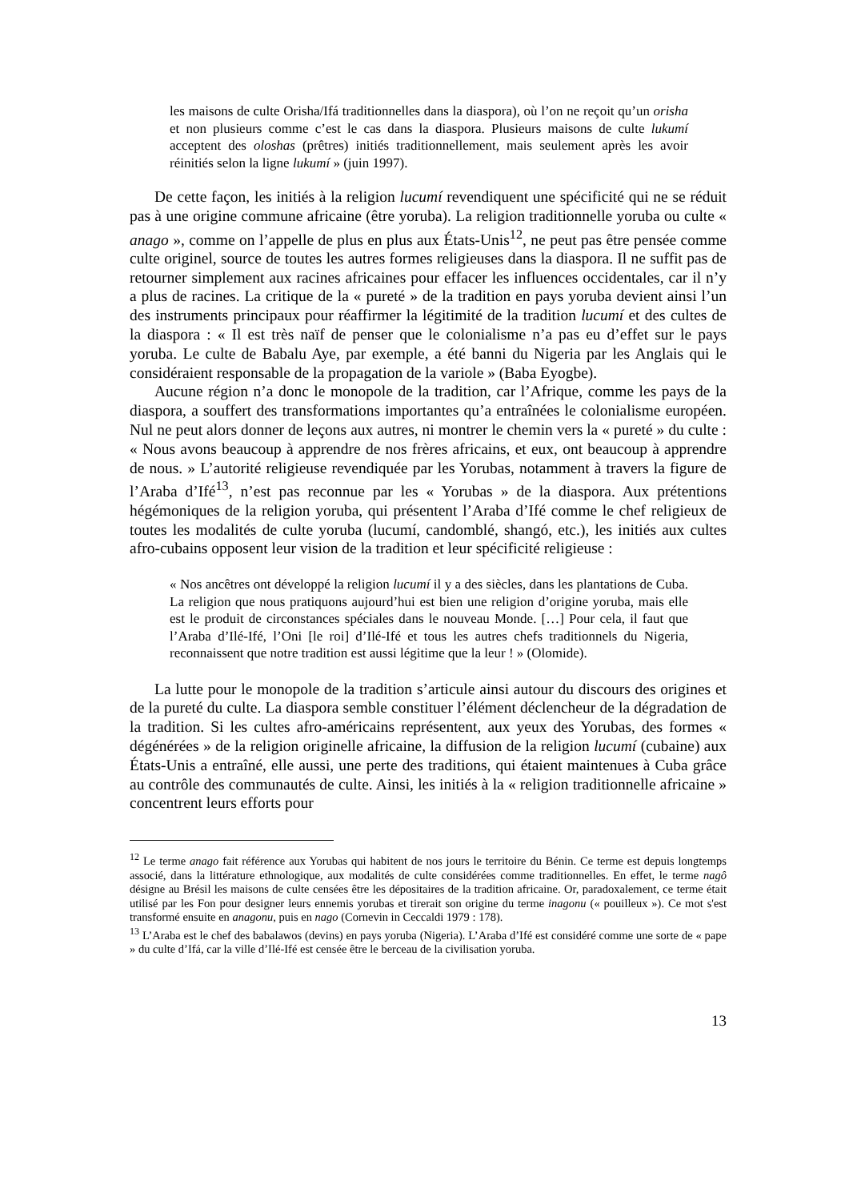les maisons de culte Orisha/Ifá traditionnelles dans la diaspora), où l’on ne reçoit qu’un orisha et non plusieurs comme c’est le cas dans la diaspora. Plusieurs maisons de culte lukumí acceptent des oloshas (prêtres) initiés traditionnellement, mais seulement après les avoir réinitiés selon la ligne lukumí » (juin 1997).
De cette façon, les initiés à la religion lucumí revendiquent une spécificité qui ne se réduit pas à une origine commune africaine (être yoruba). La religion traditionnelle yoruba ou culte « anago », comme on l’appelle de plus en plus aux États-Unis<sup>12</sup>, ne peut pas être pensée comme culte originel, source de toutes les autres formes religieuses dans la diaspora. Il ne suffit pas de retourner simplement aux racines africaines pour effacer les influences occidentales, car il n’y a plus de racines. La critique de la « pureté » de la tradition en pays yoruba devient ainsi l’un des instruments principaux pour réaffirmer la légitimité de la tradition lucumí et des cultes de la diaspora : « Il est très naïf de penser que le colonialisme n’a pas eu d’effet sur le pays yoruba. Le culte de Babalu Aye, par exemple, a été banni du Nigeria par les Anglais qui le considéraient responsable de la propagation de la variole » (Baba Eyogbe).
Aucune région n’a donc le monopole de la tradition, car l’Afrique, comme les pays de la diaspora, a souffert des transformations importantes qu’a entraînées le colonialisme européen. Nul ne peut alors donner de leçons aux autres, ni montrer le chemin vers la « pureté » du culte : « Nous avons beaucoup à apprendre de nos frères africains, et eux, ont beaucoup à apprendre de nous. » L’autorité religieuse revendiquée par les Yorubas, notamment à travers la figure de l’Araba d’Ifé<sup>13</sup>, n’est pas reconnue par les « Yorubas » de la diaspora. Aux prétentions hégémoniques de la religion yoruba, qui présentent l’Araba d’Ifé comme le chef religieux de toutes les modalités de culte yoruba (lucumí, candomblé, shangó, etc.), les initiés aux cultes afro-cubains opposent leur vision de la tradition et leur spécificité religieuse :
« Nos ancêtres ont développé la religion lucumí il y a des siècles, dans les plantations de Cuba. La religion que nous pratiquons aujourd’hui est bien une religion d’origine yoruba, mais elle est le produit de circonstances spéciales dans le nouveau Monde. […] Pour cela, il faut que l’Araba d’Ilé-Ifé, l’Oni [le roi] d’Ilé-Ifé et tous les autres chefs traditionnels du Nigeria, reconnaissent que notre tradition est aussi légitime que la leur ! » (Olomide).
La lutte pour le monopole de la tradition s’articule ainsi autour du discours des origines et de la pureté du culte. La diaspora semble constituer l’élément déclencheur de la dégradation de la tradition. Si les cultes afro-américains représentent, aux yeux des Yorubas, des formes « dégénérées » de la religion originelle africaine, la diffusion de la religion lucumí (cubaine) aux États-Unis a entraîné, elle aussi, une perte des traditions, qui étaient maintenues à Cuba grâce au contrôle des communautés de culte. Ainsi, les initiés à la « religion traditionnelle africaine » concentrent leurs efforts pour
<sup>12</sup> Le terme anago fait référence aux Yorubas qui habitent de nos jours le territoire du Bénin. Ce terme est depuis longtemps associé, dans la littérature ethnologique, aux modalités de culte considérées comme traditionnelles. En effet, le terme nagô désigne au Brésil les maisons de culte censées être les dépositaires de la tradition africaine. Or, paradoxalement, ce terme était utilisé par les Fon pour designer leurs ennemis yorubas et tirerait son origine du terme inagonu (« pouilleux »). Ce mot s'est transformé ensuite en anagonu, puis en nago (Cornevin in Ceccaldi 1979 : 178).
<sup>13</sup> L’Araba est le chef des babalawos (devins) en pays yoruba (Nigeria). L’Araba d’Ifé est considéré comme une sorte de « pape » du culte d’Ifá, car la ville d’Ilé-Ifé est censée être le berceau de la civilisation yoruba.
13